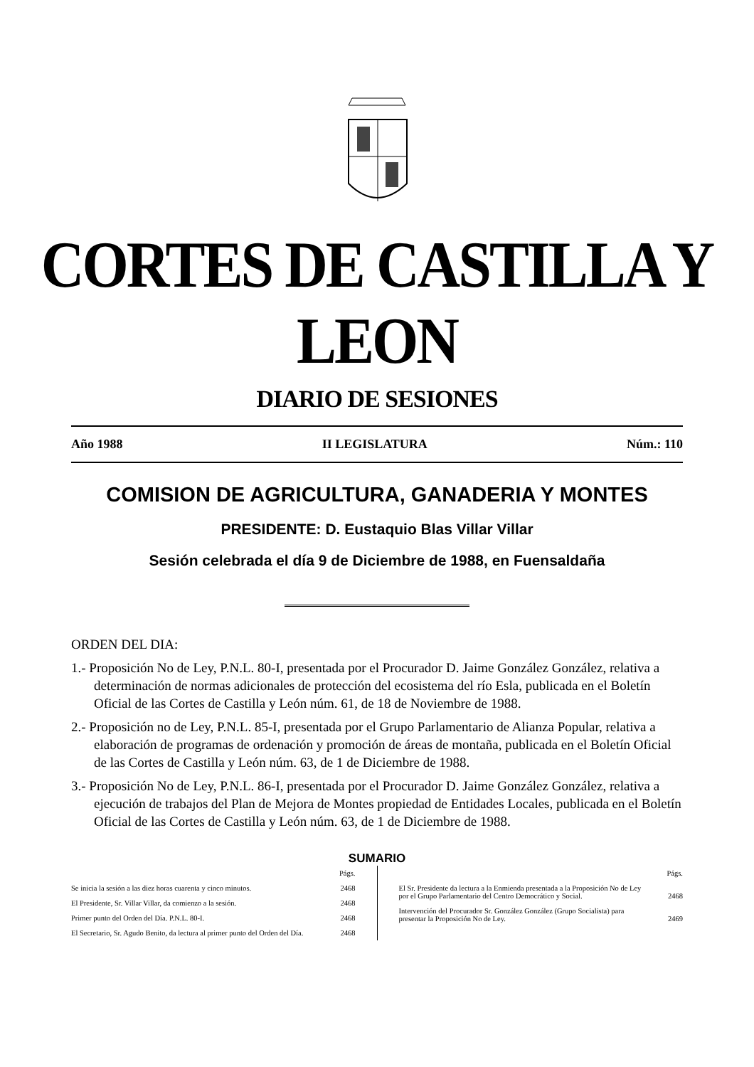CORTES DE CASTILLA Y LEON
DIARIO DE SESIONES
Año 1988 II LEGISLATURA Núm.: 110
COMISION DE AGRICULTURA, GANADERIA Y MONTES
PRESIDENTE: D. Eustaquio Blas Villar Villar
Sesión celebrada el día 9 de Diciembre de 1988, en Fuensaldaña
ORDEN DEL DIA:
1.- Proposición No de Ley, P.N.L. 80-I, presentada por el Procurador D. Jaime González González, relativa a determinación de normas adicionales de protección del ecosistema del río Esla, publicada en el Boletín Oficial de las Cortes de Castilla y León núm. 61, de 18 de Noviembre de 1988.
2.- Proposición no de Ley, P.N.L. 85-I, presentada por el Grupo Parlamentario de Alianza Popular, relativa a elaboración de programas de ordenación y promoción de áreas de montaña, publicada en el Boletín Oficial de las Cortes de Castilla y León núm. 63, de 1 de Diciembre de 1988.
3.- Proposición No de Ley, P.N.L. 86-I, presentada por el Procurador D. Jaime González González, relativa a ejecución de trabajos del Plan de Mejora de Montes propiedad de Entidades Locales, publicada en el Boletín Oficial de las Cortes de Castilla y León núm. 63, de 1 de Diciembre de 1988.
SUMARIO
| | Págs. |
| Se inicia la sesión a las diez horas cuarenta y cinco minutos. | 2468 |
| El Presidente, Sr. Villar Villar, da comienzo a la sesión. | 2468 |
| Primer punto del Orden del Día. P.N.L. 80-I. | 2468 |
| El Secretario, Sr. Agudo Benito, da lectura al primer punto del Orden del Día. | 2468 |
| | Págs. |
| El Sr. Presidente da lectura a la Enmienda presentada a la Proposición No de Ley por el Grupo Parlamentario del Centro Democrático y Social. | 2468 |
| Intervención del Procurador Sr. González González (Grupo Socialista) para presentar la Proposición No de Ley. | 2469 |